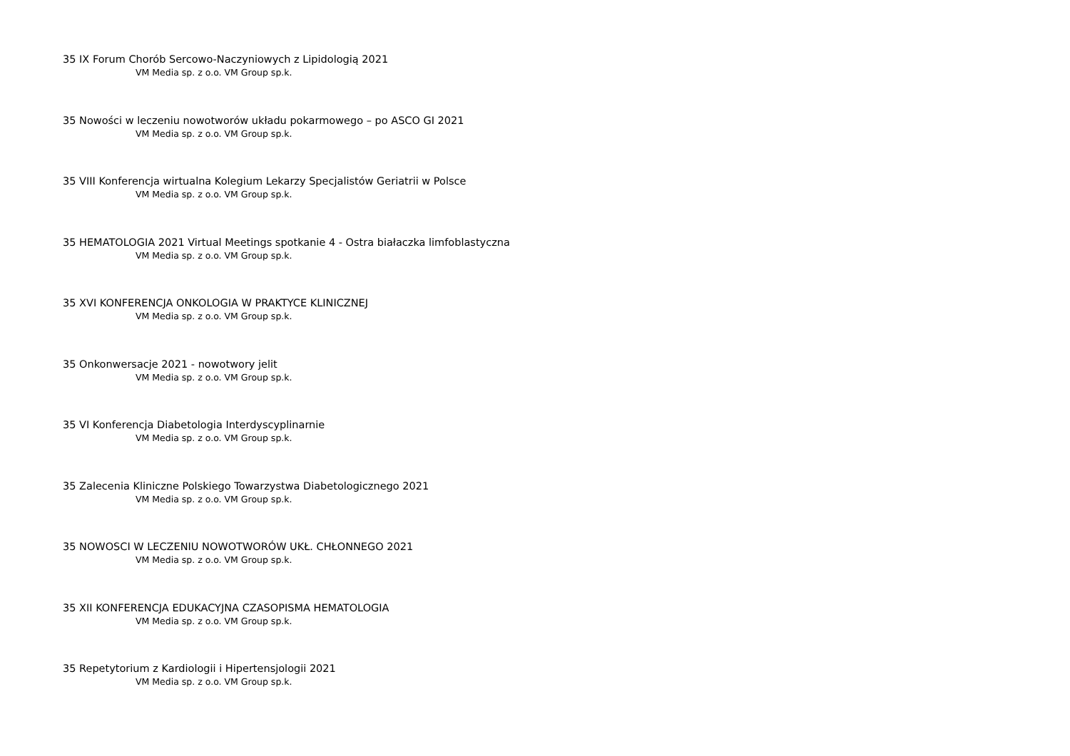35 IX Forum Chorób Sercowo-Naczyniowych z Lipidologią 2021
VM Media sp. z o.o. VM Group sp.k.
35 Nowości w leczeniu nowotworów układu pokarmowego – po ASCO GI 2021
VM Media sp. z o.o. VM Group sp.k.
35 VIII Konferencja wirtualna Kolegium Lekarzy Specjalistów Geriatrii w Polsce
VM Media sp. z o.o. VM Group sp.k.
35 HEMATOLOGIA 2021 Virtual Meetings spotkanie 4 - Ostra białaczka limfoblastyczna
VM Media sp. z o.o. VM Group sp.k.
35 XVI KONFERENCJA ONKOLOGIA W PRAKTYCE KLINICZNEJ
VM Media sp. z o.o. VM Group sp.k.
35 Onkonwersacje 2021 - nowotwory jelit
VM Media sp. z o.o. VM Group sp.k.
35 VI Konferencja Diabetologia Interdyscyplinarnie
VM Media sp. z o.o. VM Group sp.k.
35 Zalecenia Kliniczne Polskiego Towarzystwa Diabetologicznego 2021
VM Media sp. z o.o. VM Group sp.k.
35 NOWOSCI W LECZENIU NOWOTWORÓW UKŁ. CHŁONNEGO 2021
VM Media sp. z o.o. VM Group sp.k.
35 XII KONFERENCJA EDUKACYJNA CZASOPISMA HEMATOLOGIA
VM Media sp. z o.o. VM Group sp.k.
35 Repetytorium z Kardiologii i Hipertensjologii 2021
VM Media sp. z o.o. VM Group sp.k.